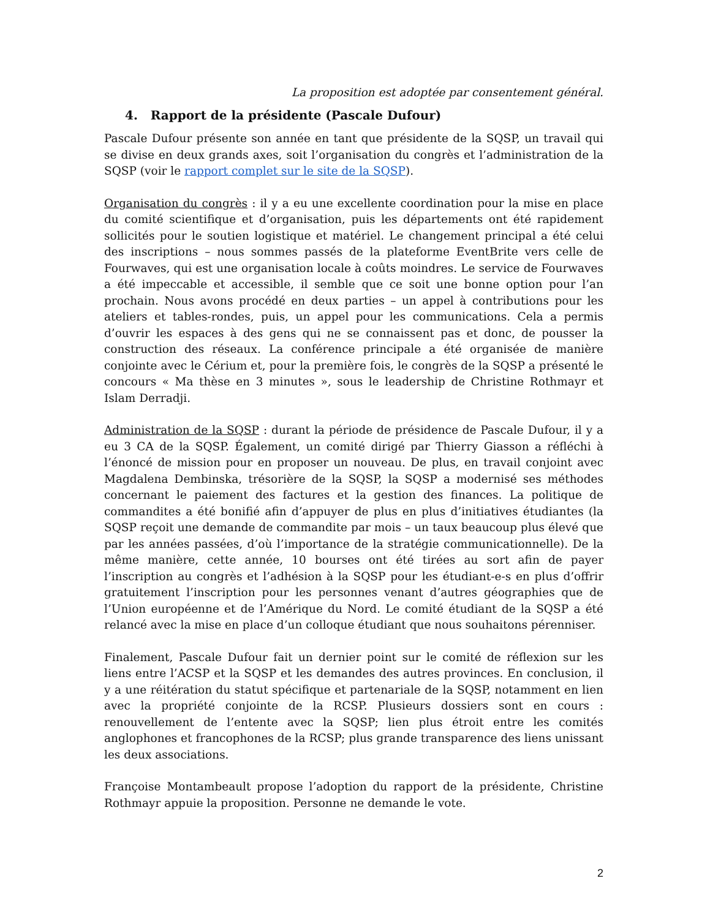La proposition est adoptée par consentement général.
4. Rapport de la présidente (Pascale Dufour)
Pascale Dufour présente son année en tant que présidente de la SQSP, un travail qui se divise en deux grands axes, soit l’organisation du congrès et l’administration de la SQSP (voir le rapport complet sur le site de la SQSP).
Organisation du congrès : il y a eu une excellente coordination pour la mise en place du comité scientifique et d’organisation, puis les départements ont été rapidement sollicités pour le soutien logistique et matériel. Le changement principal a été celui des inscriptions – nous sommes passés de la plateforme EventBrite vers celle de Fourwaves, qui est une organisation locale à coûts moindres. Le service de Fourwaves a été impeccable et accessible, il semble que ce soit une bonne option pour l’an prochain. Nous avons procédé en deux parties – un appel à contributions pour les ateliers et tables-rondes, puis, un appel pour les communications. Cela a permis d’ouvrir les espaces à des gens qui ne se connaissent pas et donc, de pousser la construction des réseaux. La conférence principale a été organisée de manière conjointe avec le Cérium et, pour la première fois, le congrès de la SQSP a présenté le concours « Ma thèse en 3 minutes », sous le leadership de Christine Rothmayr et Islam Derradji.
Administration de la SQSP : durant la période de présidence de Pascale Dufour, il y a eu 3 CA de la SQSP. Également, un comité dirigé par Thierry Giasson a réfléchi à l’énoncé de mission pour en proposer un nouveau. De plus, en travail conjoint avec Magdalena Dembinska, trésorière de la SQSP, la SQSP a modernisé ses méthodes concernant le paiement des factures et la gestion des finances. La politique de commandites a été bonifié afin d’appuyer de plus en plus d’initiatives étudiantes (la SQSP reçoit une demande de commandite par mois – un taux beaucoup plus élevé que par les années passées, d’où l’importance de la stratégie communicationnelle). De la même manière, cette année, 10 bourses ont été tirées au sort afin de payer l’inscription au congrès et l’adhésion à la SQSP pour les étudiant-e-s en plus d’offrir gratuitement l’inscription pour les personnes venant d’autres géographies que de l’Union européenne et de l’Amérique du Nord. Le comité étudiant de la SQSP a été relancé avec la mise en place d’un colloque étudiant que nous souhaitons pérenniser.
Finalement, Pascale Dufour fait un dernier point sur le comité de réflexion sur les liens entre l’ACSP et la SQSP et les demandes des autres provinces. En conclusion, il y a une réitération du statut spécifique et partenariale de la SQSP, notamment en lien avec la propriété conjointe de la RCSP. Plusieurs dossiers sont en cours : renouvellement de l’entente avec la SQSP; lien plus étroit entre les comités anglophones et francophones de la RCSP; plus grande transparence des liens unissant les deux associations.
Françoise Montambeault propose l’adoption du rapport de la présidente, Christine Rothmayr appuie la proposition. Personne ne demande le vote.
2